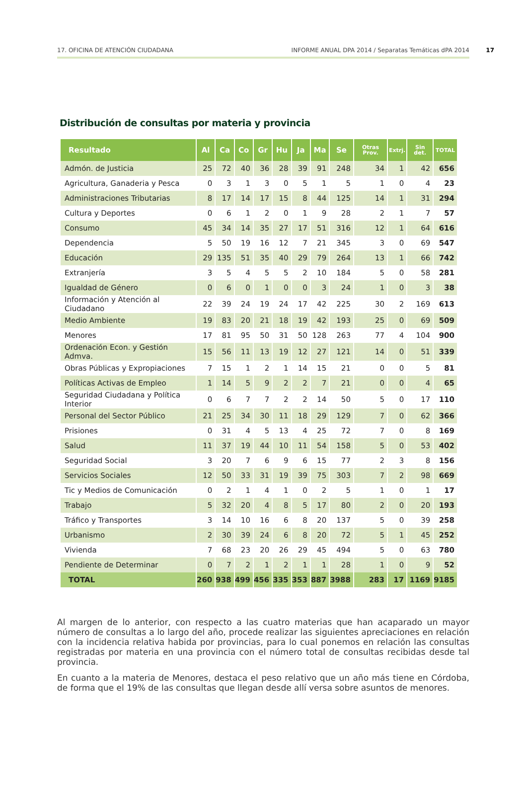17. OFICINA DE ATENCIÓN CIUDADANA INFORME ANUAL DPA 2014 / Separatas Temáticas dPA 2014 17
Distribución de consultas por materia y provincia
| Resultado | Al | Ca | Co | Gr | Hu | Ja | Ma | Se | Otras Prov. | Extrj. | Sin det. | TOTAL |
| --- | --- | --- | --- | --- | --- | --- | --- | --- | --- | --- | --- | --- |
| Admón. de Justicia | 25 | 72 | 40 | 36 | 28 | 39 | 91 | 248 | 34 | 1 | 42 | 656 |
| Agricultura, Ganaderia y Pesca | 0 | 3 | 1 | 3 | 0 | 5 | 1 | 5 | 1 | 0 | 4 | 23 |
| Administraciones Tributarias | 8 | 17 | 14 | 17 | 15 | 8 | 44 | 125 | 14 | 1 | 31 | 294 |
| Cultura y Deportes | 0 | 6 | 1 | 2 | 0 | 1 | 9 | 28 | 2 | 1 | 7 | 57 |
| Consumo | 45 | 34 | 14 | 35 | 27 | 17 | 51 | 316 | 12 | 1 | 64 | 616 |
| Dependencia | 5 | 50 | 19 | 16 | 12 | 7 | 21 | 345 | 3 | 0 | 69 | 547 |
| Educación | 29 | 135 | 51 | 35 | 40 | 29 | 79 | 264 | 13 | 1 | 66 | 742 |
| Extranjería | 3 | 5 | 4 | 5 | 5 | 2 | 10 | 184 | 5 | 0 | 58 | 281 |
| Igualdad de Género | 0 | 6 | 0 | 1 | 0 | 0 | 3 | 24 | 1 | 0 | 3 | 38 |
| Información y Atención al Ciudadano | 22 | 39 | 24 | 19 | 24 | 17 | 42 | 225 | 30 | 2 | 169 | 613 |
| Medio Ambiente | 19 | 83 | 20 | 21 | 18 | 19 | 42 | 193 | 25 | 0 | 69 | 509 |
| Menores | 17 | 81 | 95 | 50 | 31 | 50 | 128 | 263 | 77 | 4 | 104 | 900 |
| Ordenación Econ. y Gestión Admva. | 15 | 56 | 11 | 13 | 19 | 12 | 27 | 121 | 14 | 0 | 51 | 339 |
| Obras Públicas y Expropiaciones | 7 | 15 | 1 | 2 | 1 | 14 | 15 | 21 | 0 | 0 | 5 | 81 |
| Políticas Activas de Empleo | 1 | 14 | 5 | 9 | 2 | 2 | 7 | 21 | 0 | 0 | 4 | 65 |
| Seguridad Ciudadana y Política Interior | 0 | 6 | 7 | 7 | 2 | 2 | 14 | 50 | 5 | 0 | 17 | 110 |
| Personal del Sector Público | 21 | 25 | 34 | 30 | 11 | 18 | 29 | 129 | 7 | 0 | 62 | 366 |
| Prisiones | 0 | 31 | 4 | 5 | 13 | 4 | 25 | 72 | 7 | 0 | 8 | 169 |
| Salud | 11 | 37 | 19 | 44 | 10 | 11 | 54 | 158 | 5 | 0 | 53 | 402 |
| Seguridad Social | 3 | 20 | 7 | 6 | 9 | 6 | 15 | 77 | 2 | 3 | 8 | 156 |
| Servicios Sociales | 12 | 50 | 33 | 31 | 19 | 39 | 75 | 303 | 7 | 2 | 98 | 669 |
| Tic y Medios de Comunicación | 0 | 2 | 1 | 4 | 1 | 0 | 2 | 5 | 1 | 0 | 1 | 17 |
| Trabajo | 5 | 32 | 20 | 4 | 8 | 5 | 17 | 80 | 2 | 0 | 20 | 193 |
| Tráfico y Transportes | 3 | 14 | 10 | 16 | 6 | 8 | 20 | 137 | 5 | 0 | 39 | 258 |
| Urbanismo | 2 | 30 | 39 | 24 | 6 | 8 | 20 | 72 | 5 | 1 | 45 | 252 |
| Vivienda | 7 | 68 | 23 | 20 | 26 | 29 | 45 | 494 | 5 | 0 | 63 | 780 |
| Pendiente de Determinar | 0 | 7 | 2 | 1 | 2 | 1 | 1 | 28 | 1 | 0 | 9 | 52 |
| TOTAL | 260 | 938 | 499 | 456 | 335 | 353 | 887 | 3988 | 283 | 17 | 1169 | 9185 |
Al margen de lo anterior, con respecto a las cuatro materias que han acaparado un mayor número de consultas a lo largo del año, procede realizar las siguientes apreciaciones en relación con la incidencia relativa habida por provincias, para lo cual ponemos en relación las consultas registradas por materia en una provincia con el número total de consultas recibidas desde tal provincia.
En cuanto a la materia de Menores, destaca el peso relativo que un año más tiene en Córdoba, de forma que el 19% de las consultas que llegan desde allí versa sobre asuntos de menores.